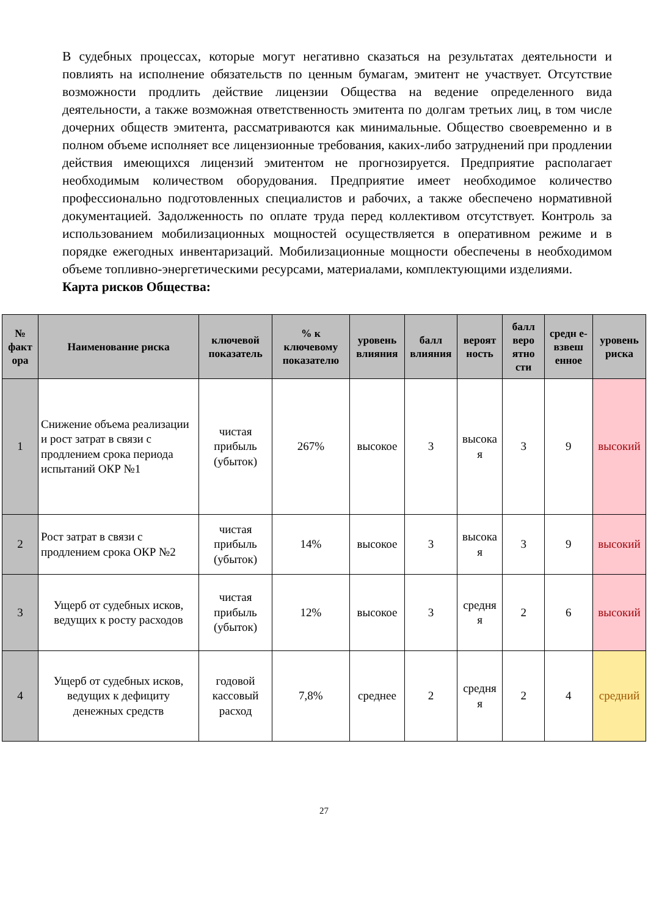В судебных процессах, которые могут негативно сказаться на результатах деятельности и повлиять на исполнение обязательств по ценным бумагам, эмитент не участвует. Отсутствие возможности продлить действие лицензии Общества на ведение определенного вида деятельности, а также возможная ответственность эмитента по долгам третьих лиц, в том числе дочерних обществ эмитента, рассматриваются как минимальные. Общество своевременно и в полном объеме исполняет все лицензионные требования, каких-либо затруднений при продлении действия имеющихся лицензий эмитентом не прогнозируется. Предприятие располагает необходимым количеством оборудования. Предприятие имеет необходимое количество профессионально подготовленных специалистов и рабочих, а также обеспечено нормативной документацией. Задолженность по оплате труда перед коллективом отсутствует. Контроль за использованием мобилизационных мощностей осуществляется в оперативном режиме и в порядке ежегодных инвентаризаций. Мобилизационные мощности обеспечены в необходимом объеме топливно-энергетическими ресурсами, материалами, комплектующими изделиями.
Карта рисков Общества:
| № факт ора | Наименование риска | ключевой показатель | % к ключевому показателю | уровень влияния | балл влияния | вероят ность | балл веро ятно сти | средн е-взвеш енное | уровень риска |
| --- | --- | --- | --- | --- | --- | --- | --- | --- | --- |
| 1 | Снижение объема реализации и рост затрат в связи с продлением срока периода испытаний ОКР №1 | чистая прибыль (убыток) | 267% | высокое | 3 | высока я | 3 | 9 | высокий |
| 2 | Рост затрат в связи с продлением срока ОКР №2 | чистая прибыль (убыток) | 14% | высокое | 3 | высока я | 3 | 9 | высокий |
| 3 | Ущерб от судебных исков, ведущих к росту расходов | чистая прибыль (убыток) | 12% | высокое | 3 | средня я | 2 | 6 | высокий |
| 4 | Ущерб от судебных исков, ведущих к дефициту денежных средств | годовой кассовый расход | 7,8% | среднее | 2 | средня я | 2 | 4 | средний |
27